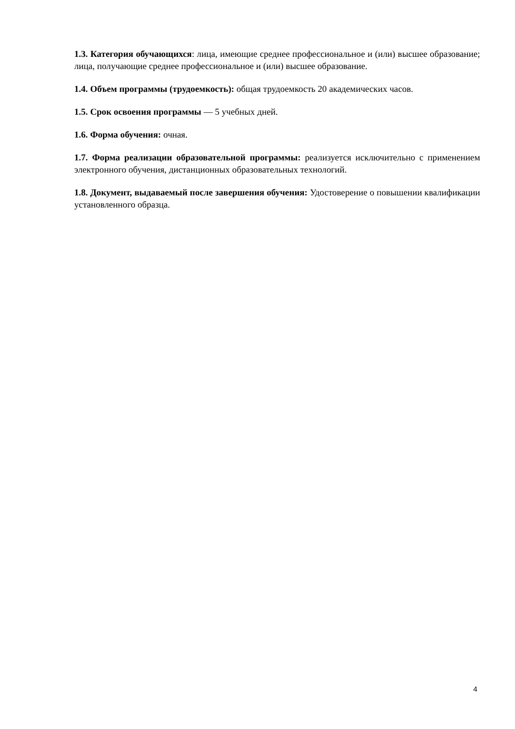1.3. Категория обучающихся: лица, имеющие среднее профессиональное и (или) высшее образование; лица, получающие среднее профессиональное и (или) высшее образование.
1.4. Объем программы (трудоемкость): общая трудоемкость 20 академических часов.
1.5. Срок освоения программы — 5 учебных дней.
1.6. Форма обучения: очная.
1.7. Форма реализации образовательной программы: реализуется исключительно с применением электронного обучения, дистанционных образовательных технологий.
1.8. Документ, выдаваемый после завершения обучения: Удостоверение о повышении квалификации установленного образца.
4